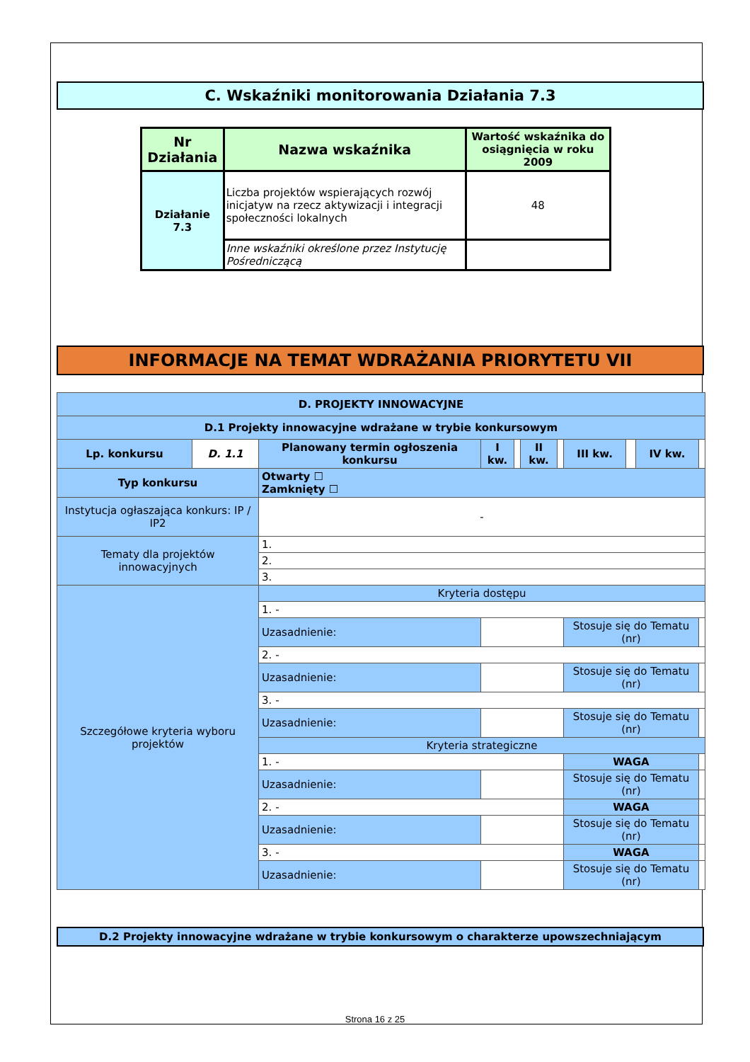C. Wskaźniki monitorowania Działania 7.3
| Nr Działania | Nazwa wskaźnika | Wartość wskaźnika do osiągnięcia w roku 2009 |
| --- | --- | --- |
| Działanie 7.3 | Liczba projektów wspierających rozwój inicjatyw na rzecz aktywizacji i integracji społeczności lokalnych | 48 |
| | Inne wskaźniki określone przez Instytucję Pośredniczącą | |
INFORMACJE NA TEMAT WDRAŻANIA PRIORYTETU VII
| D. PROJEKTY INNOWACYJNE | | | | | | | | | | | |
| D.1 Projekty innowacyjne wdrażane w trybie konkursowym | | | | | | | | | | | |
| Lp. konkursu | D. 1.1 | Planowany termin ogłoszenia konkursu | | I kw. | | II kw. | | III kw. | | IV kw. | |
| Typ konkursu | | Otwarty ☐ Zamknięty ☐ | | | | | | | | | |
| Instytucja ogłaszająca konkurs: IP / IP2 | | - | | | | | | | | | |
| Tematy dla projektów innowacyjnych | | 1. | | | | | | | | | |
| | | 2. | | | | | | | | | |
| | | 3. | | | | | | | | | |
| Szczegółowe kryteria wyboru projektów | | Kryteria dostępu | | | | | | | | | |
| | | 1. - | | | | | | | | | |
| | | Uzasadnienie: | | | | | | Stosuje się do Tematu (nr) | | | |
| | | 2. - | | | | | | | | | |
| | | Uzasadnienie: | | | | | | Stosuje się do Tematu (nr) | | | |
| | | 3. - | | | | | | | | | |
| | | Uzasadnienie: | | | | | | Stosuje się do Tematu (nr) | | | |
| | | Kryteria strategiczne | | | | | | | | | |
| | | 1. - | | | | | | WAGA | | | |
| | | Uzasadnienie: | | | | | | Stosuje się do Tematu (nr) | | | |
| | | 2. - | | | | | | WAGA | | | |
| | | Uzasadnienie: | | | | | | Stosuje się do Tematu (nr) | | | |
| | | 3. - | | | | | | WAGA | | | |
| | | Uzasadnienie: | | | | | | Stosuje się do Tematu (nr) | | | |
D.2 Projekty innowacyjne wdrażane w trybie konkursowym o charakterze upowszechniającym
Strona 16 z 25